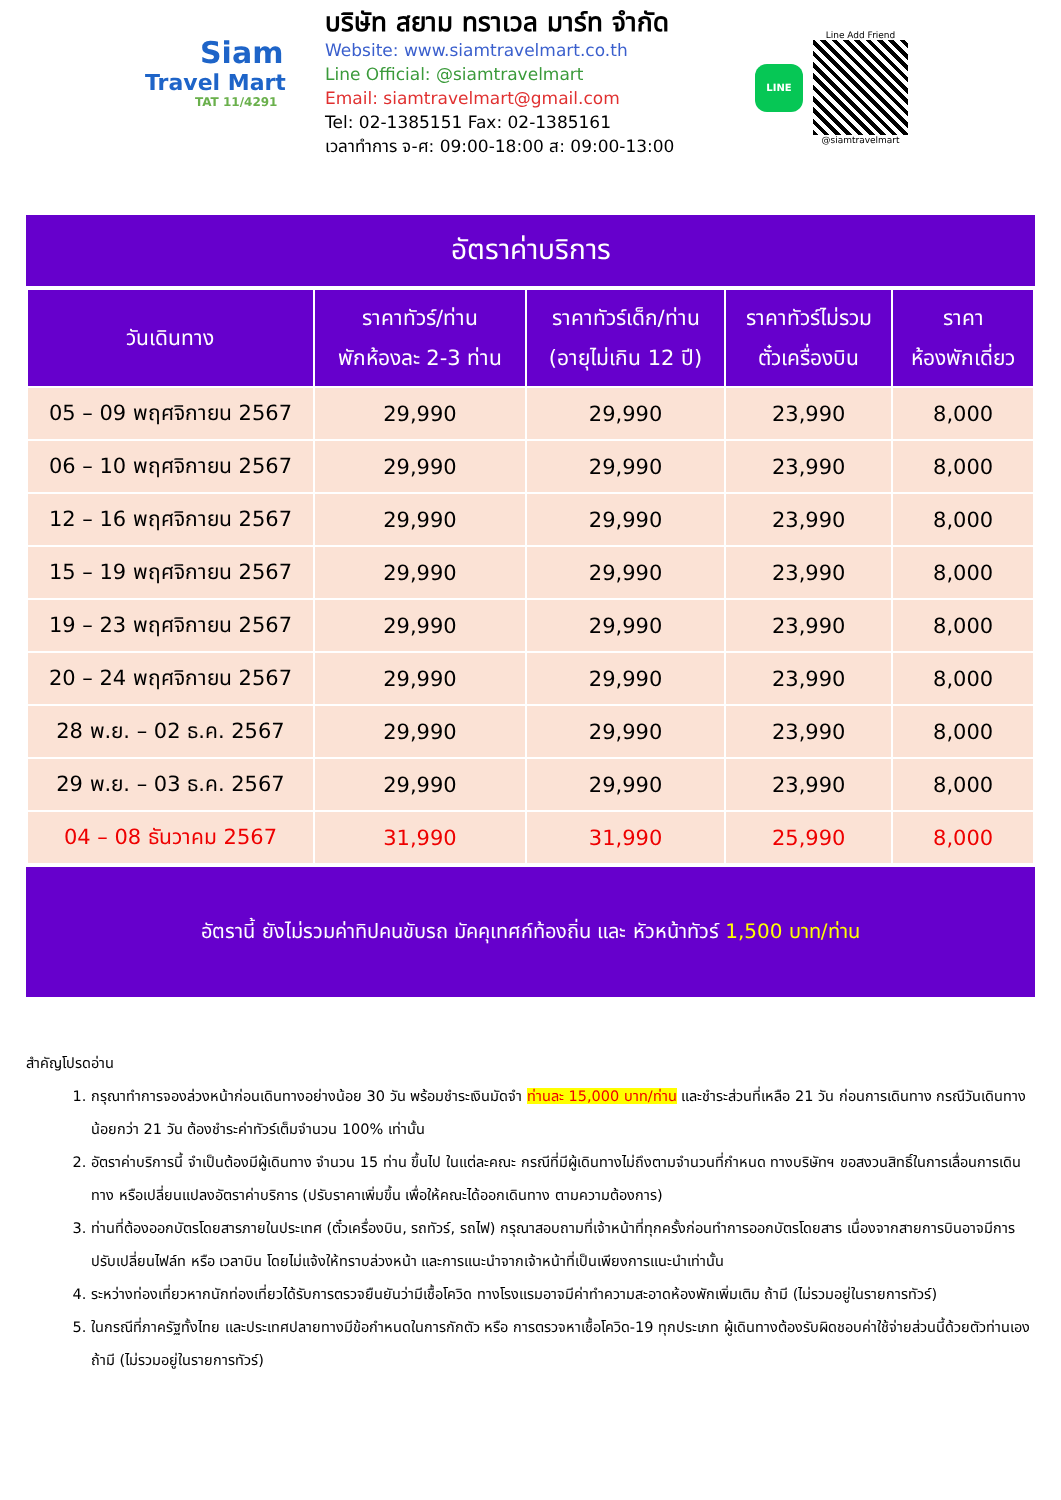Siam
Travel Mart
TAT 11/4291
บริษัท สยาม ทราเวล มาร์ท จำกัด
Website: www.siamtravelmart.co.th
Line Official: @siamtravelmart
Email: siamtravelmart@gmail.com
Tel: 02-1385151 Fax: 02-1385161
เวลาทำการ จ-ศ: 09:00-18:00 ส: 09:00-13:00
LINE
Line Add Friend
@siamtravelmart
อัตราค่าบริการ
| วันเดินทาง | ราคาทัวร์/ท่าน พักห้องละ 2-3 ท่าน | ราคาทัวร์เด็ก/ท่าน (อายุไม่เกิน 12 ปี) | ราคาทัวร์ไม่รวม ตั๋วเครื่องบิน | ราคา ห้องพักเดี่ยว |
| --- | --- | --- | --- | --- |
| 05 – 09 พฤศจิกายน 2567 | 29,990 | 29,990 | 23,990 | 8,000 |
| 06 – 10 พฤศจิกายน 2567 | 29,990 | 29,990 | 23,990 | 8,000 |
| 12 – 16 พฤศจิกายน 2567 | 29,990 | 29,990 | 23,990 | 8,000 |
| 15 – 19 พฤศจิกายน 2567 | 29,990 | 29,990 | 23,990 | 8,000 |
| 19 – 23 พฤศจิกายน 2567 | 29,990 | 29,990 | 23,990 | 8,000 |
| 20 – 24 พฤศจิกายน 2567 | 29,990 | 29,990 | 23,990 | 8,000 |
| 28 พ.ย. – 02 ธ.ค. 2567 | 29,990 | 29,990 | 23,990 | 8,000 |
| 29 พ.ย. – 03 ธ.ค. 2567 | 29,990 | 29,990 | 23,990 | 8,000 |
| 04 – 08 ธันวาคม 2567 | 31,990 | 31,990 | 25,990 | 8,000 |
อัตรานี้ ยังไม่รวมค่าทิปคนขับรถ มัคคุเทศก์ท้องถิ่น และ หัวหน้าทัวร์ 1,500 บาท/ท่าน
สำคัญโปรดอ่าน
1. กรุณาทำการจองล่วงหน้าก่อนเดินทางอย่างน้อย 30 วัน พร้อมชำระเงินมัดจำ ท่านละ 15,000 บาท/ท่าน และชำระส่วนที่เหลือ 21 วัน ก่อนการเดินทาง กรณีวันเดินทางน้อยกว่า 21 วัน ต้องชำระค่าทัวร์เต็มจำนวน 100% เท่านั้น
2. อัตราค่าบริการนี้ จำเป็นต้องมีผู้เดินทาง จำนวน 15 ท่าน ขึ้นไป ในแต่ละคณะ กรณีที่มีผู้เดินทางไม่ถึงตามจำนวนที่กำหนด ทางบริษัทฯ ขอสงวนสิทธิ์ในการเลื่อนการเดินทาง หรือเปลี่ยนแปลงอัตราค่าบริการ (ปรับราคาเพิ่มขึ้น เพื่อให้คณะได้ออกเดินทาง ตามความต้องการ)
3. ท่านที่ต้องออกบัตรโดยสารภายในประเทศ (ตั๋วเครื่องบิน, รถทัวร์, รถไฟ) กรุณาสอบถามที่เจ้าหน้าที่ทุกครั้งก่อนทำการออกบัตรโดยสาร เนื่องจากสายการบินอาจมีการปรับเปลี่ยนไฟล์ท หรือ เวลาบิน โดยไม่แจ้งให้ทราบล่วงหน้า และการแนะนำจากเจ้าหน้าที่เป็นเพียงการแนะนำเท่านั้น
4. ระหว่างท่องเที่ยวหากนักท่องเที่ยวได้รับการตรวจยืนยันว่ามีเชื้อโควิด ทางโรงแรมอาจมีค่าทำความสะอาดห้องพักเพิ่มเติม ถ้ามี (ไม่รวมอยู่ในรายการทัวร์)
5. ในกรณีที่ภาครัฐทั้งไทย และประเทศปลายทางมีข้อกำหนดในการกักตัว หรือ การตรวจหาเชื้อโควิด-19 ทุกประเภท ผู้เดินทางต้องรับผิดชอบค่าใช้จ่ายส่วนนี้ด้วยตัวท่านเอง ถ้ามี (ไม่รวมอยู่ในรายการทัวร์)